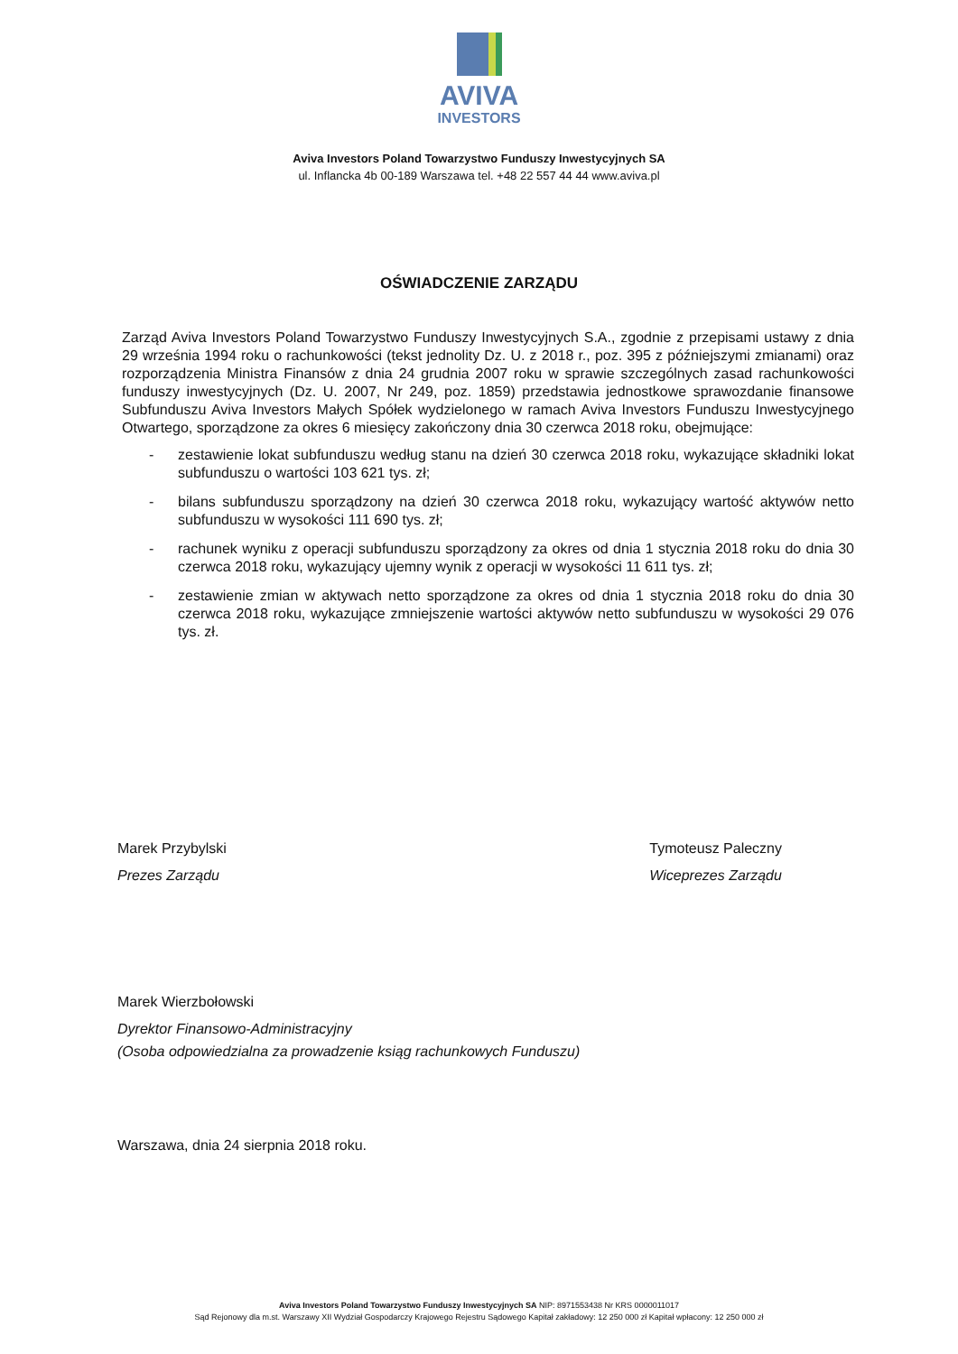AVIVA
INVESTORS
Aviva Investors Poland Towarzystwo Funduszy Inwestycyjnych SA
ul. Inflancka 4b 00-189 Warszawa tel. +48 22 557 44 44 www.aviva.pl
OŚWIADCZENIE ZARZĄDU
Zarząd Aviva Investors Poland Towarzystwo Funduszy Inwestycyjnych S.A., zgodnie z przepisami ustawy z dnia 29 września 1994 roku o rachunkowości (tekst jednolity Dz. U. z 2018 r., poz. 395 z późniejszymi zmianami) oraz rozporządzenia Ministra Finansów z dnia 24 grudnia 2007 roku w sprawie szczególnych zasad rachunkowości funduszy inwestycyjnych (Dz. U. 2007, Nr 249, poz. 1859) przedstawia jednostkowe sprawozdanie finansowe Subfunduszu Aviva Investors Małych Spółek wydzielonego w ramach Aviva Investors Funduszu Inwestycyjnego Otwartego, sporządzone za okres 6 miesięcy zakończony dnia 30 czerwca 2018 roku, obejmujące:
- zestawienie lokat subfunduszu według stanu na dzień 30 czerwca 2018 roku, wykazujące składniki lokat subfunduszu o wartości 103 621 tys. zł;
- bilans subfunduszu sporządzony na dzień 30 czerwca 2018 roku, wykazujący wartość aktywów netto subfunduszu w wysokości 111 690 tys. zł;
- rachunek wyniku z operacji subfunduszu sporządzony za okres od dnia 1 stycznia 2018 roku do dnia 30 czerwca 2018 roku, wykazujący ujemny wynik z operacji w wysokości 11 611 tys. zł;
- zestawienie zmian w aktywach netto sporządzone za okres od dnia 1 stycznia 2018 roku do dnia 30 czerwca 2018 roku, wykazujące zmniejszenie wartości aktywów netto subfunduszu w wysokości 29 076 tys. zł.
Marek Przybylski
Prezes Zarządu
Tymoteusz Paleczny
Wiceprezes Zarządu
Marek Wierzbołowski
Dyrektor Finansowo-Administracyjny
(Osoba odpowiedzialna za prowadzenie ksiąg rachunkowych Funduszu)
Warszawa, dnia 24 sierpnia 2018 roku.
Aviva Investors Poland Towarzystwo Funduszy Inwestycyjnych SA NIP: 8971553438 Nr KRS 0000011017
Sąd Rejonowy dla m.st. Warszawy XII Wydział Gospodarczy Krajowego Rejestru Sądowego Kapitał zakładowy: 12 250 000 zł Kapitał wpłacony: 12 250 000 zł